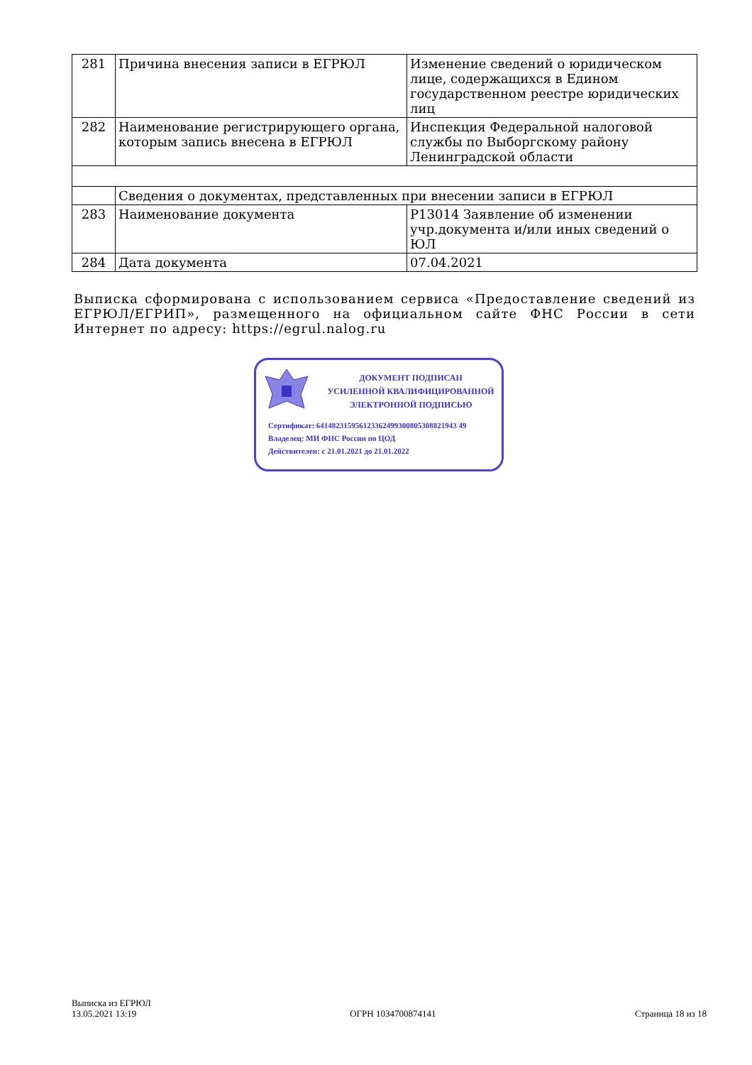| 281 | Причина внесения записи в ЕГРЮЛ | Изменение сведений о юридическом лице, содержащихся в Едином государственном реестре юридических лиц |
| 282 | Наименование регистрирующего органа, которым запись внесена в ЕГРЮЛ | Инспекция Федеральной налоговой службы по Выборгскому району Ленинградской области |
| | Сведения о документах, представленных при внесении записи в ЕГРЮЛ | |
| 283 | Наименование документа | Р13014 Заявление об изменении учр.документа и/или иных сведений о ЮЛ |
| 284 | Дата документа | 07.04.2021 |
Выписка сформирована с использованием сервиса «Предоставление сведений из ЕГРЮЛ/ЕГРИП», размещенного на официальном сайте ФНС России в сети Интернет по адресу: https://egrul.nalog.ru
ДОКУМЕНТ ПОДПИСАН
УСИЛЕННОЙ КВАЛИФИЦИРОВАННОЙ
ЭЛЕКТРОННОЙ ПОДПИСЬЮ
Сертификат: 641482315956123362499300805308821943 49
Владелец: МИ ФНС России по ЦОД
Действителен: с 21.01.2021 до 21.01.2022
Выписка из ЕГРЮЛ
13.05.2021 13:19
ОГРН 1034700874141
Страница 18 из 18